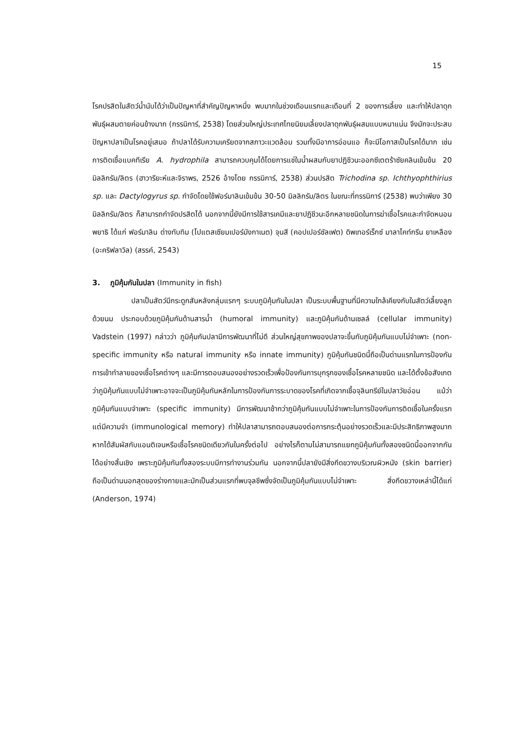15
โรคปรสิตในสัตว์น้ำนับได้ว่าเป็นปัญหาที่สำคัญปัญหาหนึ่ง พบมากในช่วงเดือนแรกและเดือนที่ 2 ของการเลี้ยง และทำให้ปลาดุกพันธุ์ผสมตายค่อนข้างมาก (กรรนิการ์, 2538) โดยส่วนใหญ่ประเทศไทยนิยมเลี้ยงปลาดุกพันธุ์ผสมแบบหนาแน่น จึงมักจะประสบปัญหาปลาเป็นโรคอยู่เสมอ ถ้าปลาได้รับความเครียดจากสภาวะแวดล้อม รวมทั้งมีอาการอ่อนแอ ก็จะมีโอกาสเป็นโรคได้มาก เช่นการติดเชื้อแบคทีเรีย A. hydrophila สามารถควบคุมได้โดยการแช่ในน้ำผสมกับยาปฏิชีวนะออกซีเตตร้าซัยคลินเข้มข้น 20 มิลลิกรัม/ลิตร (ฮาวารียะห์และจิราพร, 2526 อ้างโดย กรรนิการ์, 2538) ส่วนปรสิต Trichodina sp. Ichthyophthirius sp. และ Dactylogyrus sp. กำจัดโดยใช้ฟอร์มาลินเข้มข้น 30-50 มิลลิกรัม/ลิตร ในขณะที่กรรนิการ์ (2538) พบว่าเพียง 30 มิลลิกรัม/ลิตร ก็สามารถกำจัดปรสิตได้ นอกจากนี้ยังมีการใช้สารเคมีและยาปฏิชีวนะอีกหลายชนิดในการฆ่าเชื้อโรคและกำจัดหนอนพยาธิ ได้แก่ ฟอร์มาลิน ด่างทับทิม (โปแตสเซียมเปอร์มังกาเนต) จุนสี (คอปเปอร์ซัลเฟต) ดิพเทอร์เร็กซ์ มาลาไคท์กรีน ยาเหลือง (อะคริฟลาวิล) (สรรค์, 2543)
3. ภูมิคุ้มกันในปลา (Immunity in fish)
ปลาเป็นสัตว์มีกระดูกสันหลังกลุ่มแรกๆ ระบบภูมิคุ้มกันในปลา เป็นระบบพื้นฐานที่มีความใกล้เคียงกับในสัตว์เลี้ยงลูกด้วยนม ประกอบด้วยภูมิคุ้มกันด้านสารน้ำ (humoral immunity) และภูมิคุ้มกันด้านเซลล์ (cellular immunity) Vadstein (1997) กล่าวว่า ภูมิคุ้มกันปลามีการพัฒนาที่ไม่ดี ส่วนใหญ่สุขภาพของปลาจะขึ้นกับภูมิคุ้มกันแบบไม่จำเพาะ (non-specific immunity หรือ natural immunity หรือ innate immunity) ภูมิคุ้มกันชนิดนี้ถือเป็นด่านแรกในการป้องกันการเข้าทำลายของเชื้อโรคต่างๆ และมีการตอบสนองอย่างรวดเร็วเพื่อป้องกันการบุกรุกของเชื้อโรคหลายชนิด และได้ตั้งข้อสังเกตว่าภูมิคุ้มกันแบบไม่จำเพาะอาจจะเป็นภูมิคุ้มกันหลักในการป้องกันการระบาดของโรคที่เกิดจากเชื้อจุลินทรีย์ในปลาวัยอ่อน แม้ว่าภูมิคุ้มกันแบบจำเพาะ (specific immunity) มีการพัฒนาช้ากว่าภูมิคุ้มกันแบบไม่จำเพาะในการป้องกันการติดเชื้อในครั้งแรก แต่มีความจำ (immunological memory) ทำให้ปลาสามารถตอบสนองต่อการกระตุ้นอย่างรวดเร็วและมีประสิทธิภาพสูงมาก หากได้สัมผัสกับแอนติเจนหรือเชื้อโรคชนิดเดียวกันในครั้งต่อไป อย่างไรก็ตามไม่สามารถแยกภูมิคุ้มกันทั้งสองชนิดนี้ออกจากกันได้อย่างสิ้นเชิง เพราะภูมิคุ้มกันทั้งสองระบบมีการทำงานร่วมกัน นอกจากนี้ปลายังมีสิ่งกีดขวางบริเวณผิวหนัง (skin barrier) ถือเป็นด่านนอกสุดของร่างกายและมักเป็นส่วนแรกที่พบจุลชีพซึ่งจัดเป็นภูมิคุ้มกันแบบไม่จำเพาะ สิ่งกีดขวางเหล่านี้ได้แก่ (Anderson, 1974)